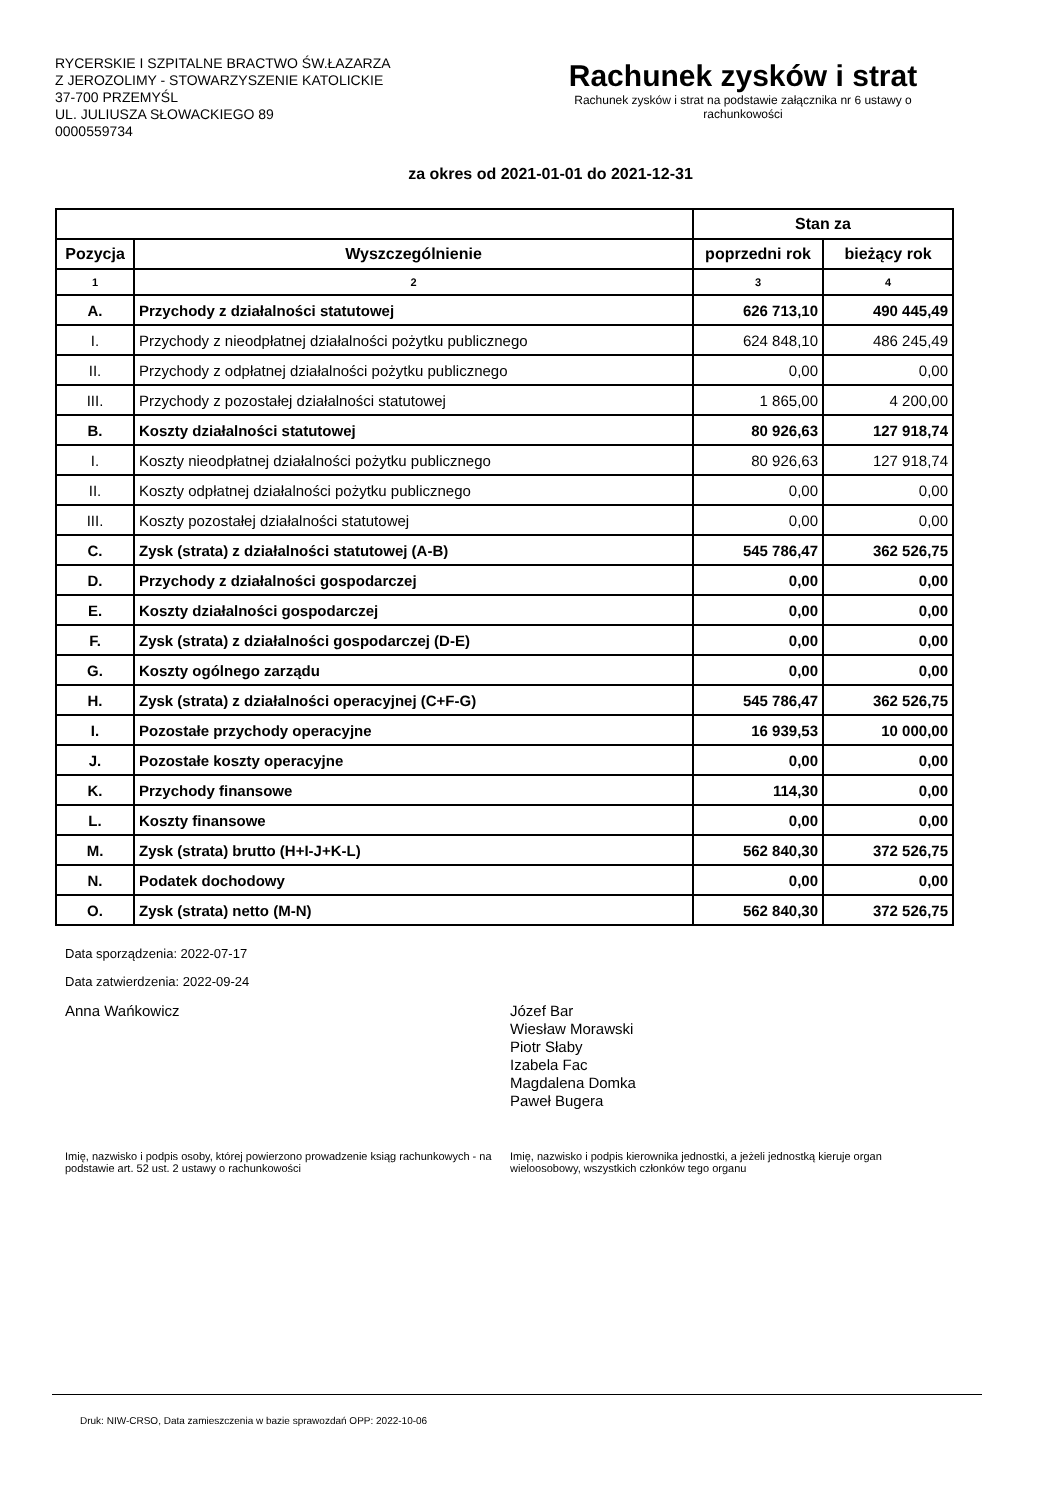RYCERSKIE I SZPITALNE BRACTWO ŚW.ŁAZARZA
Z JEROZOLIMY - STOWARZYSZENIE KATOLICKIE
37-700 PRZEMYŚL
UL. JULIUSZA SŁOWACKIEGO 89
0000559734
Rachunek zysków i strat
Rachunek zysków i strat na podstawie załącznika nr 6 ustawy o
rachunkowości
za okres od 2021-01-01 do 2021-12-31
| | | Stan za | |
| --- | --- | --- | --- |
| Pozycja | Wyszczególnienie | poprzedni rok | bieżący rok |
| 1 | 2 | 3 | 4 |
| A. | Przychody z działalności statutowej | 626 713,10 | 490 445,49 |
| I. | Przychody z nieodpłatnej działalności pożytku publicznego | 624 848,10 | 486 245,49 |
| II. | Przychody z odpłatnej działalności pożytku publicznego | 0,00 | 0,00 |
| III. | Przychody z pozostałej działalności statutowej | 1 865,00 | 4 200,00 |
| B. | Koszty działalności statutowej | 80 926,63 | 127 918,74 |
| I. | Koszty nieodpłatnej działalności pożytku publicznego | 80 926,63 | 127 918,74 |
| II. | Koszty odpłatnej działalności pożytku publicznego | 0,00 | 0,00 |
| III. | Koszty pozostałej działalności statutowej | 0,00 | 0,00 |
| C. | Zysk (strata) z działalności statutowej (A-B) | 545 786,47 | 362 526,75 |
| D. | Przychody z działalności gospodarczej | 0,00 | 0,00 |
| E. | Koszty działalności gospodarczej | 0,00 | 0,00 |
| F. | Zysk (strata) z działalności gospodarczej (D-E) | 0,00 | 0,00 |
| G. | Koszty ogólnego zarządu | 0,00 | 0,00 |
| H. | Zysk (strata) z działalności operacyjnej (C+F-G) | 545 786,47 | 362 526,75 |
| I. | Pozostałe przychody operacyjne | 16 939,53 | 10 000,00 |
| J. | Pozostałe koszty operacyjne | 0,00 | 0,00 |
| K. | Przychody finansowe | 114,30 | 0,00 |
| L. | Koszty finansowe | 0,00 | 0,00 |
| M. | Zysk (strata) brutto (H+I-J+K-L) | 562 840,30 | 372 526,75 |
| N. | Podatek dochodowy | 0,00 | 0,00 |
| O. | Zysk (strata) netto (M-N) | 562 840,30 | 372 526,75 |
Data sporządzenia: 2022-07-17
Data zatwierdzenia: 2022-09-24
Anna Wańkowicz Józef Bar
Wiesław Morawski
Piotr Słaby
Izabela Fac
Magdalena Domka
Paweł Bugera
Imię, nazwisko i podpis osoby, której powierzono prowadzenie ksiąg rachunkowych - na podstawie art. 52 ust. 2 ustawy o rachunkowości
Imię, nazwisko i podpis kierownika jednostki, a jeżeli jednostką kieruje organ wieloosobowy, wszystkich członków tego organu
Druk: NIW-CRSO, Data zamieszczenia w bazie sprawozdań OPP: 2022-10-06